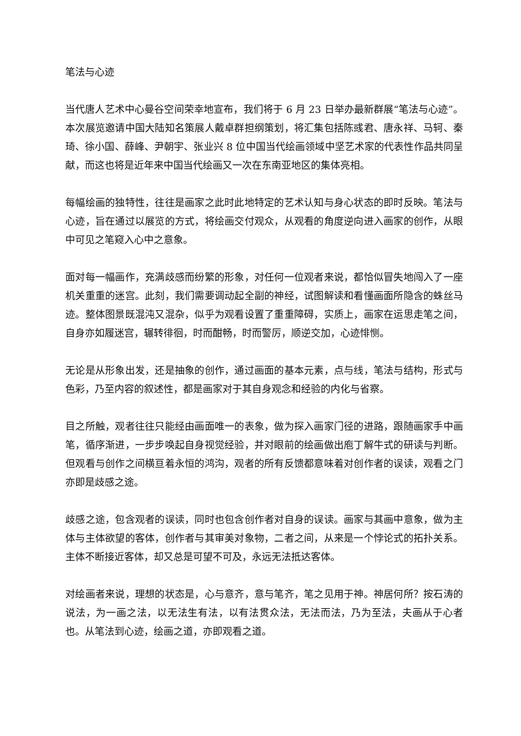笔法与心迹
当代唐人艺术中心曼谷空间荣幸地宣布，我们将于 6 月 23 日举办最新群展“笔法与心迹”。本次展览邀请中国大陆知名策展人戴卓群担纲策划，将汇集包括陈彧君、唐永祥、马轲、秦琦、徐小国、薛峰、尹朝宇、张业兴 8 位中国当代绘画领域中坚艺术家的代表性作品共同呈献，而这也将是近年来中国当代绘画又一次在东南亚地区的集体亮相。
每幅绘画的独特性，往往是画家之此时此地特定的艺术认知与身心状态的即时反映。笔法与心迹，旨在通过以展览的方式，将绘画交付观众，从观看的角度逆向进入画家的创作，从眼中可见之笔窥入心中之意象。
面对每一幅画作，充满歧感而纷繁的形象，对任何一位观者来说，都恰似冒失地闯入了一座机关重重的迷宫。此刻，我们需要调动起全副的神经，试图解读和看懂画面所隐含的蛛丝马迹。整体图景既混沌又混杂，似乎为观看设置了重重障碍，实质上，画家在运思走笔之间，自身亦如履迷宫，辗转徘徊，时而酣畅，时而警厉，顺逆交加，心迹悱恻。
无论是从形象出发，还是抽象的创作，通过画面的基本元素，点与线，笔法与结构，形式与色彩，乃至内容的叙述性，都是画家对于其自身观念和经验的内化与省察。
目之所触，观者往往只能经由画面唯一的表象，做为探入画家门径的进路，跟随画家手中画笔，循序渐进，一步步唤起自身视觉经验，并对眼前的绘画做出庖丁解牛式的研读与判断。但观看与创作之间横亘着永恒的鸿沟，观者的所有反馈都意味着对创作者的误读，观看之门亦即是歧感之途。
歧感之途，包含观者的误读，同时也包含创作者对自身的误读。画家与其画中意象，做为主体与主体欲望的客体，创作者与其审美对象物，二者之间，从来是一个悖论式的拓扑关系。主体不断接近客体，却又总是可望不可及，永远无法抵达客体。
对绘画者来说，理想的状态是，心与意齐，意与笔齐，笔之见用于神。神居何所？按石涛的说法，为一画之法，以无法生有法，以有法贯众法，无法而法，乃为至法，夫画从于心者也。从笔法到心迹，绘画之道，亦即观看之道。